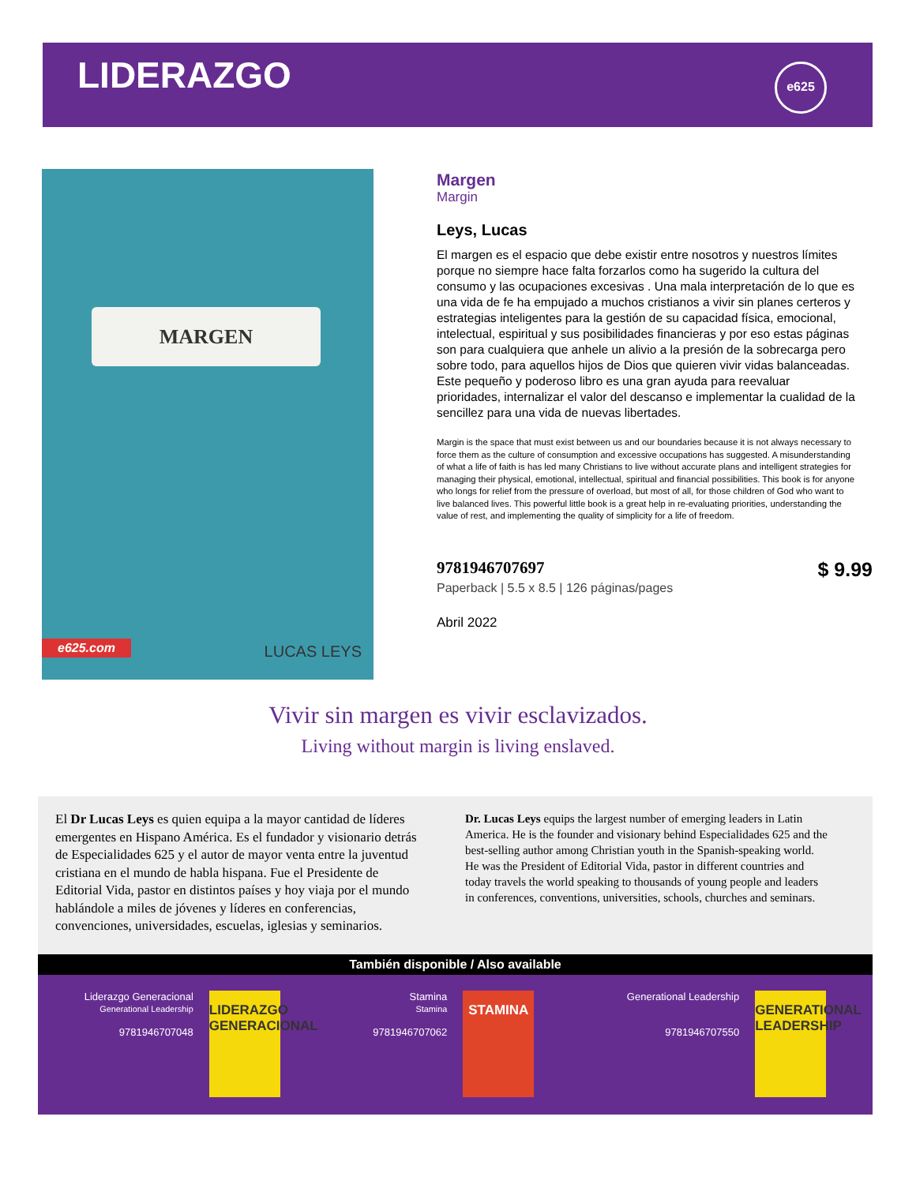LIDERAZGO
e625
MARGEN
e625.com LUCAS LEYS
Margen
Margin
Leys, Lucas
El margen es el espacio que debe existir entre nosotros y nuestros límites porque no siempre hace falta forzarlos como ha sugerido la cultura del consumo y las ocupaciones excesivas . Una mala interpretación de lo que es una vida de fe ha empujado a muchos cristianos a vivir sin planes certeros y estrategias inteligentes para la gestión de su capacidad física, emocional, intelectual, espiritual y sus posibilidades financieras y por eso estas páginas son para cualquiera que anhele un alivio a la presión de la sobrecarga pero sobre todo, para aquellos hijos de Dios que quieren vivir vidas balanceadas. Este pequeño y poderoso libro es una gran ayuda para reevaluar prioridades, internalizar el valor del descanso e implementar la cualidad de la sencillez para una vida de nuevas libertades.
Margin is the space that must exist between us and our boundaries because it is not always necessary to force them as the culture of consumption and excessive occupations has suggested. A misunderstanding of what a life of faith is has led many Christians to live without accurate plans and intelligent strategies for managing their physical, emotional, intellectual, spiritual and financial possibilities. This book is for anyone who longs for relief from the pressure of overload, but most of all, for those children of God who want to live balanced lives. This powerful little book is a great help in re-evaluating priorities, understanding the value of rest, and implementing the quality of simplicity for a life of freedom.
9781946707697 $ 9.99
Paperback | 5.5 x 8.5 | 126 páginas/pages
Abril 2022
Vivir sin margen es vivir esclavizados.
Living without margin is living enslaved.
El Dr Lucas Leys es quien equipa a la mayor cantidad de líderes emergentes en Hispano América. Es el fundador y visionario detrás de Especialidades 625 y el autor de mayor venta entre la juventud cristiana en el mundo de habla hispana. Fue el Presidente de Editorial Vida, pastor en distintos países y hoy viaja por el mundo hablándole a miles de jóvenes y líderes en conferencias, convenciones, universidades, escuelas, iglesias y seminarios.
Dr. Lucas Leys equips the largest number of emerging leaders in Latin America. He is the founder and visionary behind Especialidades 625 and the best-selling author among Christian youth in the Spanish-speaking world. He was the President of Editorial Vida, pastor in different countries and today travels the world speaking to thousands of young people and leaders in conferences, conventions, universities, schools, churches and seminars.
También disponible / Also available
Liderazgo Generacional
Generational Leadership
9781946707048
LIDERAZGO GENERACIONAL
Stamina
Stamina
9781946707062
STAMINA
Generational Leadership
9781946707550
GENERATIONAL LEADERSHIP